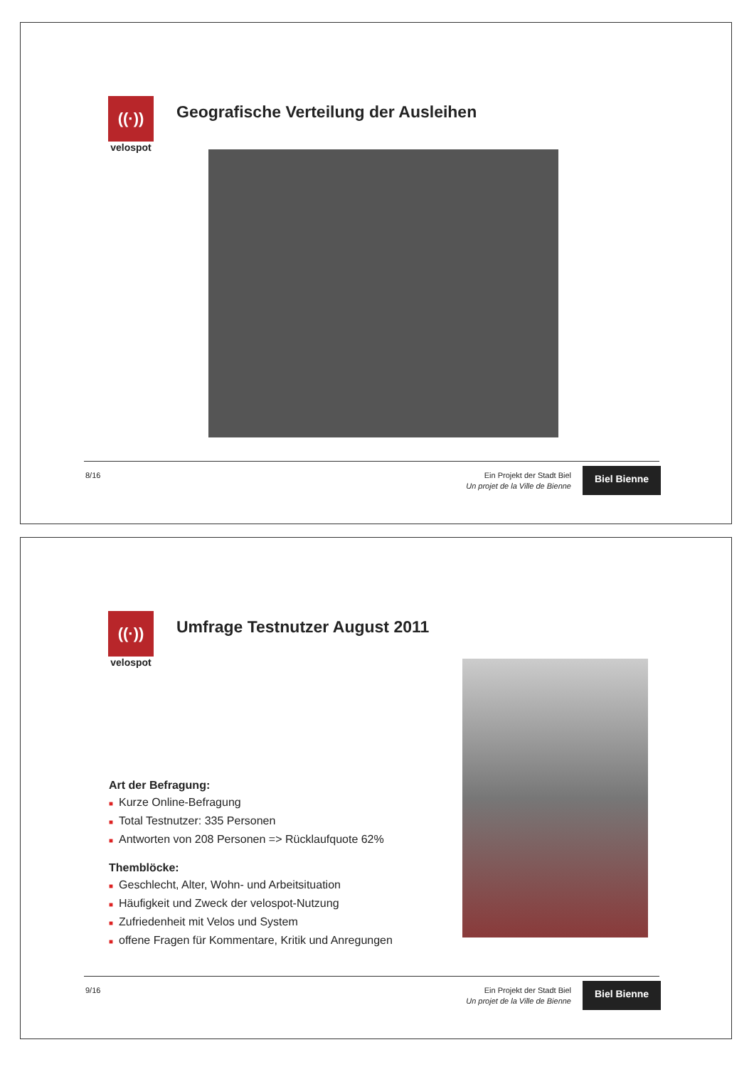((·))
velospot
Geografische Verteilung der Ausleihen
8/16
Ein Projekt der Stadt Biel
Un projet de la Ville de Bienne
Biel Bienne
((·))
velospot
Umfrage Testnutzer August 2011
Art der Befragung:
■ Kurze Online-Befragung
■ Total Testnutzer: 335 Personen
■ Antworten von 208 Personen => Rücklaufquote 62%
Themblöcke:
■ Geschlecht, Alter, Wohn- und Arbeitsituation
■ Häufigkeit und Zweck der velospot-Nutzung
■ Zufriedenheit mit Velos und System
■ offene Fragen für Kommentare, Kritik und Anregungen
9/16
Ein Projekt der Stadt Biel
Un projet de la Ville de Bienne
Biel Bienne